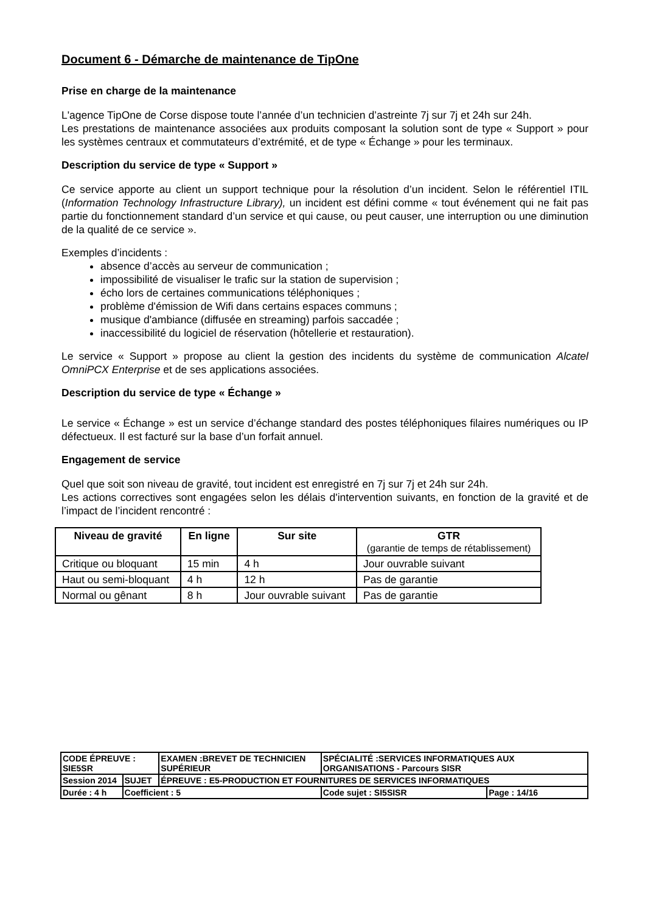Document 6 - Démarche de maintenance de TipOne
Prise en charge de la maintenance
L'agence TipOne de Corse dispose toute l’année d’un technicien d’astreinte 7j sur 7j et 24h sur 24h.
Les prestations de maintenance associées aux produits composant la solution sont de type « Support » pour les systèmes centraux et commutateurs d’extrémité, et de type « Échange » pour les terminaux.
Description du service de type « Support »
Ce service apporte au client un support technique pour la résolution d’un incident. Selon le référentiel ITIL (Information Technology Infrastructure Library), un incident est défini comme « tout événement qui ne fait pas partie du fonctionnement standard d’un service et qui cause, ou peut causer, une interruption ou une diminution de la qualité de ce service ».
Exemples d’incidents :
absence d’accès au serveur de communication ;
impossibilité de visualiser le trafic sur la station de supervision ;
écho lors de certaines communications téléphoniques ;
problème d'émission de Wifi dans certains espaces communs ;
musique d'ambiance (diffusée en streaming) parfois saccadée ;
inaccessibilité du logiciel de réservation (hôtellerie et restauration).
Le service « Support » propose au client la gestion des incidents du système de communication Alcatel OmniPCX Enterprise et de ses applications associées.
Description du service de type « Échange »
Le service « Échange » est un service d’échange standard des postes téléphoniques filaires numériques ou IP défectueux. Il est facturé sur la base d’un forfait annuel.
Engagement de service
Quel que soit son niveau de gravité, tout incident est enregistré en 7j sur 7j et 24h sur 24h.
Les actions correctives sont engagées selon les délais d'intervention suivants, en fonction de la gravité et de l’impact de l’incident rencontré :
| Niveau de gravité | En ligne | Sur site | GTR (garantie de temps de rétablissement) |
| --- | --- | --- | --- |
| Critique ou bloquant | 15 min | 4 h | Jour ouvrable suivant |
| Haut ou semi-bloquant | 4 h | 12 h | Pas de garantie |
| Normal ou gênant | 8 h | Jour ouvrable suivant | Pas de garantie |
| CODE ÉPREUVE : SIE5SR | | EXAMEN :BREVET DE TECHNICIEN SUPÉRIEUR | SPÉCIALITÉ :SERVICES INFORMATIQUES AUX ORGANISATIONS - Parcours SISR | |
| Session 2014 | SUJET | ÉPREUVE : E5-PRODUCTION ET FOURNITURES DE SERVICES INFORMATIQUES | | |
| Durée : 4 h | Coefficient : 5 | | Code sujet : SI5SISR | Page : 14/16 |